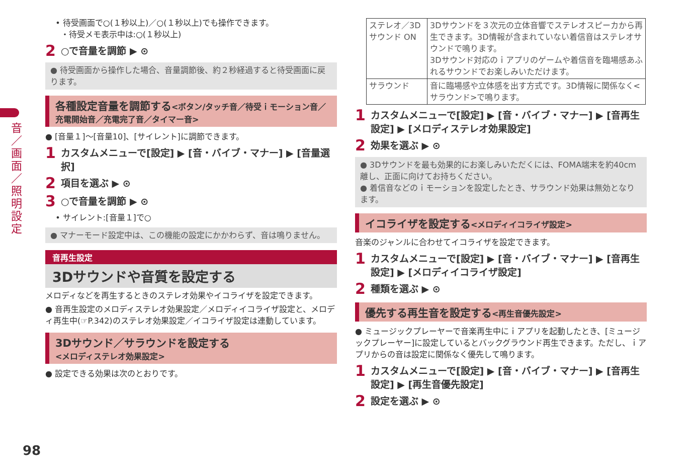音／画面／照明設定
• 待受画面で○(１秒以上)／○(１秒以上)でも操作できます。
・待受メモ表示中は:○(１秒以上)
2 ○で音量を調節 ▶ ⊙
● 待受画面から操作した場合、音量調節後、約２秒経過すると待受画面に戻ります。
各種設定音量を調節する<ボタン/タッチ音／待受ｉモーション音／充電開始音／充電完了音／タイマー音>
● [音量１]～[音量10]、[サイレント]に調節できます。
1 カスタムメニューで[設定] ▶ [音・バイブ・マナー] ▶ [音量選択]
2 項目を選ぶ ▶ ⊙
3 ○で音量を調節 ▶ ⊙
• サイレント:[音量１]で○
● マナーモード設定中は、この機能の設定にかかわらず、音は鳴りません。
音再生設定
3Dサウンドや音質を設定する
メロディなどを再生するときのステレオ効果やイコライザを設定できます。
● 音再生設定のメロディステレオ効果設定／メロディイコライザ設定と、メロディ再生中(☞P.342)のステレオ効果設定／イコライザ設定は連動しています。
3Dサウンド／サラウンドを設定する
<メロディステレオ効果設定>
● 設定できる効果は次のとおりです。
| ステレオ／3Dサウンド ON | 3Dサウンドを３次元の立体音響でステレオスピーカから再生できます。3D情報が含まれていない着信音はステレオサウンドで鳴ります。 3Dサウンド対応のｉアプリのゲームや着信音を臨場感あふれるサウンドでお楽しみいただけます。 |
| サラウンド | 音に臨場感や立体感を出す方式です。3D情報に関係なく<サラウンド>で鳴ります。 |
1 カスタムメニューで[設定] ▶ [音・バイブ・マナー] ▶ [音再生設定] ▶ [メロディステレオ効果設定]
2 効果を選ぶ ▶ ⊙
● 3Dサウンドを最も効果的にお楽しみいただくには、FOMA端末を約40cm離し、正面に向けてお持ちください。
● 着信音などのｉモーションを設定したとき、サラウンド効果は無効となります。
イコライザを設定する<メロディイコライザ設定>
音楽のジャンルに合わせてイコライザを設定できます。
1 カスタムメニューで[設定] ▶ [音・バイブ・マナー] ▶ [音再生設定] ▶ [メロディイコライザ設定]
2 種類を選ぶ ▶ ⊙
優先する再生音を設定する<再生音優先設定>
● ミュージックプレーヤーで音楽再生中にｉアプリを起動したとき、[ミュージックプレーヤー]に設定しているとバックグラウンド再生できます。ただし、ｉアプリからの音は設定に関係なく優先して鳴ります。
1 カスタムメニューで[設定] ▶ [音・バイブ・マナー] ▶ [音再生設定] ▶ [再生音優先設定]
2 設定を選ぶ ▶ ⊙
98